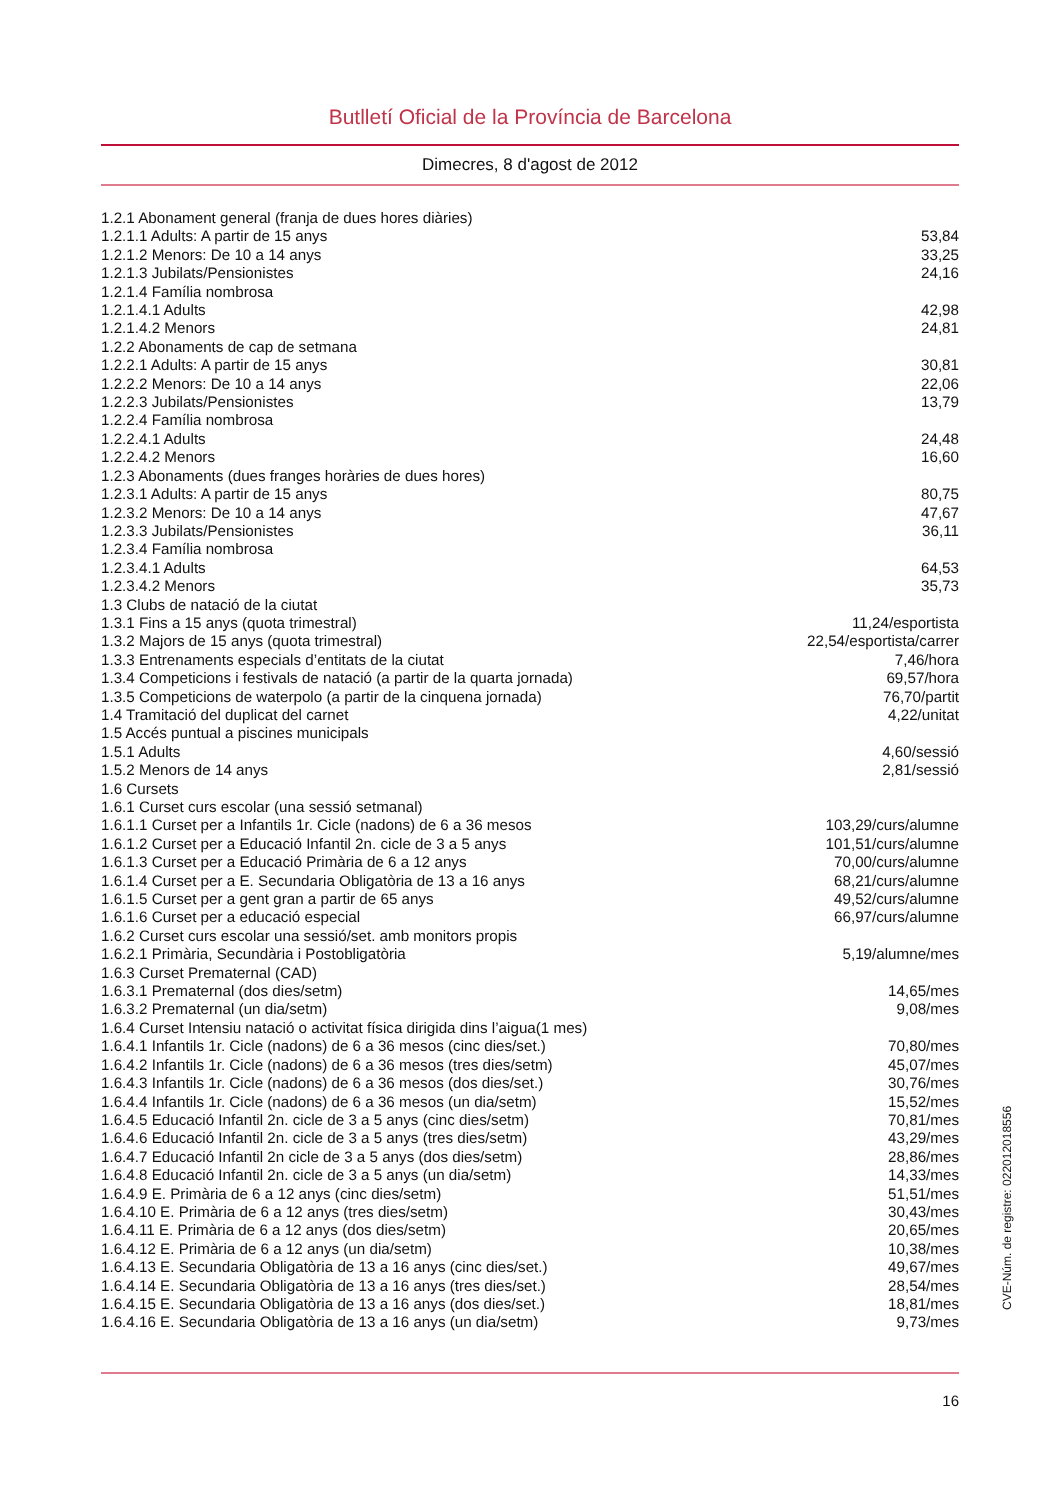Butlletí Oficial de la Província de Barcelona
Dimecres, 8 d'agost de 2012
| 1.2.1 Abonament general (franja de dues hores diàries) | |
| 1.2.1.1 Adults: A partir de 15 anys | 53,84 |
| 1.2.1.2 Menors: De 10 a 14 anys | 33,25 |
| 1.2.1.3 Jubilats/Pensionistes | 24,16 |
| 1.2.1.4 Família nombrosa | |
| 1.2.1.4.1 Adults | 42,98 |
| 1.2.1.4.2 Menors | 24,81 |
| 1.2.2 Abonaments de cap de setmana | |
| 1.2.2.1 Adults: A partir de 15 anys | 30,81 |
| 1.2.2.2 Menors: De 10 a 14 anys | 22,06 |
| 1.2.2.3 Jubilats/Pensionistes | 13,79 |
| 1.2.2.4 Família nombrosa | |
| 1.2.2.4.1 Adults | 24,48 |
| 1.2.2.4.2 Menors | 16,60 |
| 1.2.3 Abonaments (dues franges horàries de dues hores) | |
| 1.2.3.1 Adults: A partir de 15 anys | 80,75 |
| 1.2.3.2 Menors: De 10 a 14 anys | 47,67 |
| 1.2.3.3 Jubilats/Pensionistes | 36,11 |
| 1.2.3.4 Família nombrosa | |
| 1.2.3.4.1 Adults | 64,53 |
| 1.2.3.4.2 Menors | 35,73 |
| 1.3 Clubs de natació de la ciutat | |
| 1.3.1 Fins a 15 anys (quota trimestral) | 11,24/esportista |
| 1.3.2 Majors de 15 anys (quota trimestral) | 22,54/esportista/carrer |
| 1.3.3 Entrenaments especials d’entitats de la ciutat | 7,46/hora |
| 1.3.4 Competicions i festivals de natació (a partir de la quarta jornada) | 69,57/hora |
| 1.3.5 Competicions de waterpolo (a partir de la cinquena jornada) | 76,70/partit |
| 1.4 Tramitació del duplicat del carnet | 4,22/unitat |
| 1.5 Accés puntual a piscines municipals | |
| 1.5.1 Adults | 4,60/sessió |
| 1.5.2 Menors de 14 anys | 2,81/sessió |
| 1.6 Cursets | |
| 1.6.1 Curset curs escolar (una sessió setmanal) | |
| 1.6.1.1 Curset per a Infantils 1r. Cicle (nadons) de 6 a 36 mesos | 103,29/curs/alumne |
| 1.6.1.2 Curset per a Educació Infantil 2n. cicle de 3 a 5 anys | 101,51/curs/alumne |
| 1.6.1.3 Curset per a Educació Primària de 6 a 12 anys | 70,00/curs/alumne |
| 1.6.1.4 Curset per a E. Secundaria Obligatòria de 13 a 16 anys | 68,21/curs/alumne |
| 1.6.1.5 Curset per a gent gran a partir de 65 anys | 49,52/curs/alumne |
| 1.6.1.6 Curset per a educació especial | 66,97/curs/alumne |
| 1.6.2 Curset curs escolar una sessió/set. amb monitors propis | |
| 1.6.2.1 Primària, Secundària i Postobligatòria | 5,19/alumne/mes |
| 1.6.3 Curset Prematernal (CAD) | |
| 1.6.3.1 Prematernal (dos dies/setm) | 14,65/mes |
| 1.6.3.2 Prematernal (un dia/setm) | 9,08/mes |
| 1.6.4 Curset Intensiu natació o activitat física dirigida dins l’aigua(1 mes) | |
| 1.6.4.1 Infantils 1r. Cicle (nadons) de 6 a 36 mesos (cinc dies/set.) | 70,80/mes |
| 1.6.4.2 Infantils 1r. Cicle (nadons) de 6 a 36 mesos (tres dies/setm) | 45,07/mes |
| 1.6.4.3 Infantils 1r. Cicle (nadons) de 6 a 36 mesos (dos dies/set.) | 30,76/mes |
| 1.6.4.4 Infantils 1r. Cicle (nadons) de 6 a 36 mesos (un dia/setm) | 15,52/mes |
| 1.6.4.5 Educació Infantil 2n. cicle de 3 a 5 anys (cinc dies/setm) | 70,81/mes |
| 1.6.4.6 Educació Infantil 2n. cicle de 3 a 5 anys (tres dies/setm) | 43,29/mes |
| 1.6.4.7 Educació Infantil 2n cicle de 3 a 5 anys (dos dies/setm) | 28,86/mes |
| 1.6.4.8 Educació Infantil 2n. cicle de 3 a 5 anys (un dia/setm) | 14,33/mes |
| 1.6.4.9 E. Primària de 6 a 12 anys (cinc dies/setm) | 51,51/mes |
| 1.6.4.10 E. Primària de 6 a 12 anys (tres dies/setm) | 30,43/mes |
| 1.6.4.11 E. Primària de 6 a 12 anys (dos dies/setm) | 20,65/mes |
| 1.6.4.12 E. Primària de 6 a 12 anys (un dia/setm) | 10,38/mes |
| 1.6.4.13 E. Secundaria Obligatòria de 13 a 16 anys (cinc dies/set.) | 49,67/mes |
| 1.6.4.14 E. Secundaria Obligatòria de 13 a 16 anys (tres dies/set.) | 28,54/mes |
| 1.6.4.15 E. Secundaria Obligatòria de 13 a 16 anys (dos dies/set.) | 18,81/mes |
| 1.6.4.16 E. Secundaria Obligatòria de 13 a 16 anys (un dia/setm) | 9,73/mes |
16
CVE-Núm. de registre: 022012018556